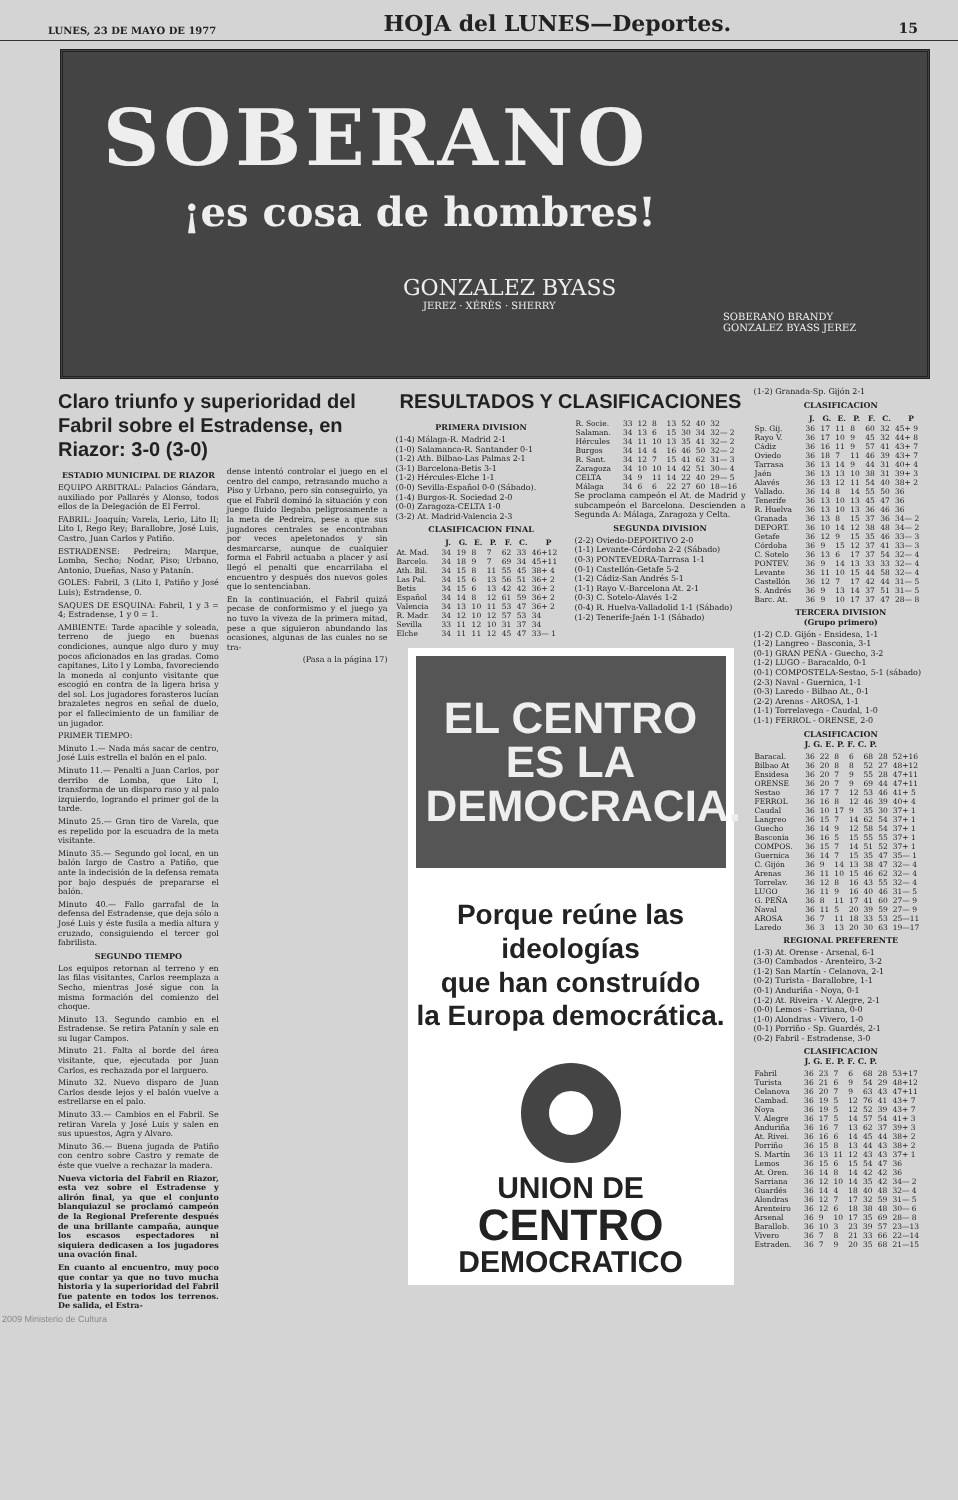LUNES, 23 DE MAYO DE 1977 HOJA del LUNES—Deportes. 15
SOBERANO
¡es cosa de hombres!
GONZALEZ BYASS
JEREZ · XÉRÈS · SHERRY
SOBERANO BRANDY GONZALEZ BYASS JEREZ
Claro triunfo y superioridad del Fabril sobre el Estradense, en Riazor: 3-0 (3-0)
ESTADIO MUNICIPAL DE RIAZOR
EQUIPO ARBITRAL: Palacios Gándara, auxiliado por Pallarés y Alonso, todos ellos de la Delegación de El Ferrol.
FABRIL: Joaquín; Varela, Lerio, Lito II; Lito I, Rego Rey; Barallobre, José Luis, Castro, Juan Carlos y Patiño.
ESTRADENSE: Pedreira; Marque, Lomba, Secho; Nodar, Piso; Urbano, Antonio, Dueñas, Naso y Patanín.
GOLES: Fabril, 3 (Lito I, Patiño y José Luis); Estradense, 0.
SAQUES DE ESQUINA: Fabril, 1 y 3 = 4; Estradense, 1 y 0 = 1.
AMBIENTE: Tarde apacible y soleada, terreno de juego en buenas condiciones, aunque algo duro y muy pocos aficionados en las gradas. Como capitanes, Lito I y Lomba, favoreciendo la moneda al conjunto visitante que escogió en contra de la ligera brisa y del sol. Los jugadores forasteros lucían brazaletes negros en señal de duelo, por el fallecimiento de un familiar de un jugador.
PRIMER TIEMPO:
Minuto 1.— Nada más sacar de centro, José Luis estrella el balón en el palo.
Minuto 11.— Penalti a Juan Carlos, por derribo de Lomba, que Lito I, transforma de un disparo raso y al palo izquierdo, logrando el primer gol de la tarde.
Minuto 25.— Gran tiro de Varela, que es repelido por la escuadra de la meta visitante.
Minuto 35.— Segundo gol local, en un balón largo de Castro a Patiño, que ante la indecisión de la defensa remata por bajo después de prepararse el balón.
Minuto 40.— Fallo garrafal de la defensa del Estradense, que deja sólo a José Luis y éste fusila a media altura y cruzado, consiguiendo el tercer gol fabrilista.
SEGUNDO TIEMPO
Los equipos retornan al terreno y en las filas visitantes, Carlos reemplaza a Secho, mientras José sigue con la misma formación del comienzo del choque.
Minuto 13. Segundo cambio en el Estradense. Se retira Patanín y sale en su lugar Campos.
Minuto 21. Falta al borde del área visitante, que, ejecutada por Juan Carlos, es rechazada por el larguero.
Minuto 32. Nuevo disparo de Juan Carlos desde lejos y el balón vuelve a estrellarse en el palo.
Minuto 33.— Cambios en el Fabril. Se retiran Varela y José Luis y salen en sus upuestos, Agra y Alvaro.
Minuto 36.— Buena jugada de Patiño con centro sobre Castro y remate de éste que vuelve a rechazar la madera.
Nueva victoria del Fabril en Riazor, esta vez sobre el Estradense y alirón final, ya que el conjunto blanquiazul se proclamó campeón de la Regional Preferente después de una brillante campaña, aunque los escasos espectadores ni siquiera dedicasen a los jugadores una ovación final.
En cuanto al encuentro, muy poco que contar ya que no tuvo mucha historia y la superioridad del Fabril fue patente en todos los terrenos. De salida, el Estra-
dense intentó controlar el juego en el centro del campo, retrasando mucho a Piso y Urbano, pero sin conseguirlo, ya que el Fabril dominó la situación y con juego fluido llegaba peligrosamente a la meta de Pedreira, pese a que sus jugadores centrales se encontraban por veces apeletonados y sin desmarcarse, aunque de cualquier forma el Fabril actuaba a placer y así llegó el penalti que encarrilaba el encuentro y después dos nuevos goles que lo sentenciaban.
En la continuación, el Fabril quizá pecase de conformismo y el juego ya no tuvo la viveza de la primera mitad, pese a que siguieron abundando las ocasiones, algunas de las cuales no se tra-
(Pasa a la página 17)
RESULTADOS Y CLASIFICACIONES
PRIMERA DIVISION
(1-4) Málaga-R. Madrid 2-1
(1-0) Salamanca-R. Santander 0-1
(1-2) Ath. Bilbao-Las Palmas 2-1
(3-1) Barcelona-Betis 3-1
(1-2) Hércules-Elche 1-1
(0-0) Sevilla-Español 0-0 (Sábado).
(1-4) Burgos-R. Sociedad 2-0
(0-0) Zaragoza-CELTA 1-0
(3-2) At. Madrid-Valencia 2-3
CLASIFICACION FINAL
| | J. | G. | E. | P. | F. | C. | P |
| --- | --- | --- | --- | --- | --- | --- | --- |
| At. Mad. | 34 | 19 | 8 | 7 | 62 | 33 | 46+12 |
| Barcelo. | 34 | 18 | 9 | 7 | 69 | 34 | 45+11 |
| Ath. Bil. | 34 | 15 | 8 | 11 | 55 | 45 | 38+ 4 |
| Las Pal. | 34 | 15 | 6 | 13 | 56 | 51 | 36+ 2 |
| Betis | 34 | 15 | 6 | 13 | 42 | 42 | 36+ 2 |
| Español | 34 | 14 | 8 | 12 | 61 | 59 | 36+ 2 |
| Valencia | 34 | 13 | 10 | 11 | 53 | 47 | 36+ 2 |
| R. Madr. | 34 | 12 | 10 | 12 | 57 | 53 | 34 |
| Sevilla | 33 | 11 | 12 | 10 | 31 | 37 | 34 |
| Elche | 34 | 11 | 11 | 12 | 45 | 47 | 33— 1 |
| R. Socie. | 33 | 12 | 8 | 13 | 52 | 40 | 32 |
| Salaman. | 34 | 13 | 6 | 15 | 30 | 34 | 32— 2 |
| Hércules | 34 | 11 | 10 | 13 | 35 | 41 | 32— 2 |
| Burgos | 34 | 14 | 4 | 16 | 46 | 50 | 32— 2 |
| R. Sant. | 34 | 12 | 7 | 15 | 41 | 62 | 31— 3 |
| Zaragoza | 34 | 10 | 10 | 14 | 42 | 51 | 30— 4 |
| CELTA | 34 | 9 | 11 | 14 | 22 | 40 | 29— 5 |
| Málaga | 34 | 6 | 6 | 22 | 27 | 60 | 18—16 |
Se proclama campeón el At. de Madrid y subcampeón el Barcelona. Descienden a Segunda A: Málaga, Zaragoza y Celta.
SEGUNDA DIVISION
(2-2) Oviedo-DEPORTIVO 2-0
(1-1) Levante-Córdoba 2-2 (Sábado)
(0-3) PONTEVEDRA-Tarrasa 1-1
(0-1) Castellón-Getafe 5-2
(1-2) Cádiz-San Andrés 5-1
(1-1) Rayo V.-Barcelona At. 2-1
(0-3) C. Sotelo-Alavés 1-2
(0-4) R. Huelva-Valladolid 1-1 (Sábado)
(1-2) Tenerife-Jaén 1-1 (Sábado)
EL CENTRO
ES LA DEMOCRACIA.
Porque reúne las ideologías
que han construído
la Europa democrática.
UNION DE
CENTRO
DEMOCRATICO
(1-2) Granada-Sp. Gijón 2-1
CLASIFICACION
| | J. | G. | E. | P. | F. | C. | P |
| --- | --- | --- | --- | --- | --- | --- | --- |
| Sp. Gij. | 36 | 17 | 11 | 8 | 60 | 32 | 45+ 9 |
| Rayo V. | 36 | 17 | 10 | 9 | 45 | 32 | 44+ 8 |
| Cádiz | 36 | 16 | 11 | 9 | 57 | 41 | 43+ 7 |
| Oviedo | 36 | 18 | 7 | 11 | 46 | 39 | 43+ 7 |
| Tarrasa | 36 | 13 | 14 | 9 | 44 | 31 | 40+ 4 |
| Jaén | 36 | 13 | 13 | 10 | 38 | 31 | 39+ 3 |
| Alavés | 36 | 13 | 12 | 11 | 54 | 40 | 38+ 2 |
| Vallado. | 36 | 14 | 8 | 14 | 55 | 50 | 36 |
| Tenerife | 36 | 13 | 10 | 13 | 45 | 47 | 36 |
| R. Huelva | 36 | 13 | 10 | 13 | 36 | 46 | 36 |
| Granada | 36 | 13 | 8 | 15 | 37 | 36 | 34— 2 |
| DEPORT. | 36 | 10 | 14 | 12 | 38 | 48 | 34— 2 |
| Getafe | 36 | 12 | 9 | 15 | 35 | 46 | 33— 3 |
| Córdoba | 36 | 9 | 15 | 12 | 37 | 41 | 33— 3 |
| C. Sotelo | 36 | 13 | 6 | 17 | 37 | 54 | 32— 4 |
| PONTEV. | 36 | 9 | 14 | 13 | 33 | 33 | 32— 4 |
| Levante | 36 | 11 | 10 | 15 | 44 | 58 | 32— 4 |
| Castellón | 36 | 12 | 7 | 17 | 42 | 44 | 31— 5 |
| S. Andrés | 36 | 9 | 13 | 14 | 37 | 51 | 31— 5 |
| Barc. At. | 36 | 9 | 10 | 17 | 37 | 47 | 28— 8 |
TERCERA DIVISION
(Grupo primero)
(1-2) C.D. Gijón - Ensidesa, 1-1
(1-2) Langreo - Basconia, 3-1
(0-1) GRAN PEÑA - Guecho, 3-2
(1-2) LUGO - Baracaldo, 0-1
(0-1) COMPOSTELA-Sestao, 5-1 (sábado)
(2-3) Naval - Guernica, 1-1
(0-3) Laredo - Bilbao At., 0-1
(2-2) Arenas - AROSA, 1-1
(1-1) Torrelavega - Caudal, 1-0
(1-1) FERROL - ORENSE, 2-0
CLASIFICACION
J. G. E. P. F. C. P.
| Baracal. | 36 | 22 | 8 | 6 | 68 | 28 | 52+16 |
| Bilbao At | 36 | 20 | 8 | 8 | 52 | 27 | 48+12 |
| Ensidesa | 36 | 20 | 7 | 9 | 55 | 28 | 47+11 |
| ORENSE | 36 | 20 | 7 | 9 | 69 | 44 | 47+11 |
| Sestao | 36 | 17 | 7 | 12 | 53 | 46 | 41+ 5 |
| FERROL | 36 | 16 | 8 | 12 | 46 | 39 | 40+ 4 |
| Caudal | 36 | 10 | 17 | 9 | 35 | 30 | 37+ 1 |
| Langreo | 36 | 15 | 7 | 14 | 62 | 54 | 37+ 1 |
| Guecho | 36 | 14 | 9 | 12 | 58 | 54 | 37+ 1 |
| Basconia | 36 | 16 | 5 | 15 | 55 | 55 | 37+ 1 |
| COMPOS. | 36 | 15 | 7 | 14 | 51 | 52 | 37+ 1 |
| Guernica | 36 | 14 | 7 | 15 | 35 | 47 | 35— 1 |
| C. Gijón | 36 | 9 | 14 | 13 | 38 | 47 | 32— 4 |
| Arenas | 36 | 11 | 10 | 15 | 46 | 62 | 32— 4 |
| Torrelav. | 36 | 12 | 8 | 16 | 43 | 55 | 32— 4 |
| LUGO | 36 | 11 | 9 | 16 | 40 | 46 | 31— 5 |
| G. PEÑA | 36 | 8 | 11 | 17 | 41 | 60 | 27— 9 |
| Naval | 36 | 11 | 5 | 20 | 39 | 59 | 27— 9 |
| AROSA | 36 | 7 | 11 | 18 | 33 | 53 | 25—11 |
| Laredo | 36 | 3 | 13 | 20 | 30 | 63 | 19—17 |
REGIONAL PREFERENTE
(1-3) At. Orense - Arsenal, 6-1
(3-0) Cambados - Arenteiro, 3-2
(1-2) San Martín - Celanova, 2-1
(0-2) Turista - Barallobre, 1-1
(0-1) Anduriña - Noya, 0-1
(1-2) At. Riveira - V. Alegre, 2-1
(0-0) Lemos - Sarriana, 0-0
(1-0) Alondras - Vivero, 1-0
(0-1) Porriño - Sp. Guardés, 2-1
(0-2) Fabril - Estradense, 3-0
CLASIFICACION
J. G. E. P. F. C. P.
| Fabril | 36 | 23 | 7 | 6 | 68 | 28 | 53+17 |
| Turista | 36 | 21 | 6 | 9 | 54 | 29 | 48+12 |
| Celanova | 36 | 20 | 7 | 9 | 63 | 43 | 47+11 |
| Cambad. | 36 | 19 | 5 | 12 | 76 | 41 | 43+ 7 |
| Noya | 36 | 19 | 5 | 12 | 52 | 39 | 43+ 7 |
| V. Alegre | 36 | 17 | 5 | 14 | 57 | 54 | 41+ 3 |
| Anduriña | 36 | 16 | 7 | 13 | 62 | 37 | 39+ 3 |
| At. Rivei. | 36 | 16 | 6 | 14 | 45 | 44 | 38+ 2 |
| Porriño | 36 | 15 | 8 | 13 | 44 | 43 | 38+ 2 |
| S. Martín | 36 | 13 | 11 | 12 | 43 | 43 | 37+ 1 |
| Lemos | 36 | 15 | 6 | 15 | 54 | 47 | 36 |
| At. Oren. | 36 | 14 | 8 | 14 | 42 | 42 | 36 |
| Sarriana | 36 | 12 | 10 | 14 | 35 | 42 | 34— 2 |
| Guardés | 36 | 14 | 4 | 18 | 40 | 48 | 32— 4 |
| Alondras | 36 | 12 | 7 | 17 | 32 | 59 | 31— 5 |
| Arenteiro | 36 | 12 | 6 | 18 | 38 | 48 | 30— 6 |
| Arsenal | 36 | 9 | 10 | 17 | 35 | 69 | 28— 8 |
| Barallob. | 36 | 10 | 3 | 23 | 39 | 57 | 23—13 |
| Vivero | 36 | 7 | 8 | 21 | 33 | 66 | 22—14 |
| Estraden. | 36 | 7 | 9 | 20 | 35 | 68 | 21—15 |
2009 Ministerio de Cultura